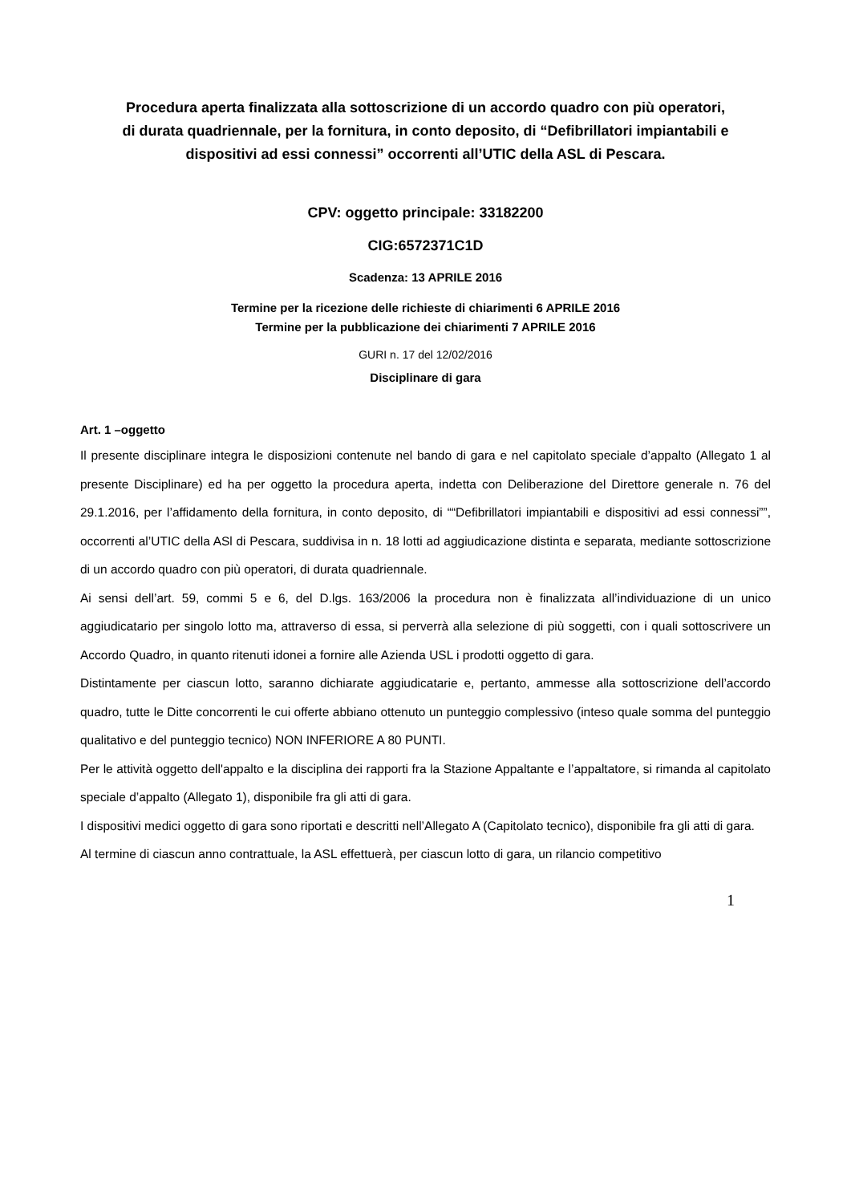Procedura aperta finalizzata alla sottoscrizione di un accordo quadro con più operatori,
di durata quadriennale, per la fornitura, in conto deposito, di “Defibrillatori impiantabili e
dispositivi ad essi connessi” occorrenti all’UTIC della ASL di Pescara.
CPV: oggetto principale: 33182200
CIG:6572371C1D
Scadenza: 13 APRILE 2016
Termine per la ricezione delle richieste di chiarimenti 6 APRILE 2016
Termine per la pubblicazione dei chiarimenti 7 APRILE 2016
GURI n. 17 del 12/02/2016
Disciplinare di gara
Art. 1 –oggetto
Il presente disciplinare integra le disposizioni contenute nel bando di gara e nel capitolato speciale d’appalto (Allegato 1 al presente Disciplinare) ed ha per oggetto la procedura aperta, indetta con Deliberazione del Direttore generale n. 76 del 29.1.2016, per l’affidamento della fornitura, in conto deposito, di ““Defibrillatori impiantabili e dispositivi ad essi connessi””, occorrenti al’UTIC della ASl di Pescara, suddivisa in n. 18 lotti ad aggiudicazione distinta e separata, mediante sottoscrizione di un accordo quadro con più operatori, di durata quadriennale.
Ai sensi dell’art. 59, commi 5 e 6, del D.lgs. 163/2006 la procedura non è finalizzata all’individuazione di un unico aggiudicatario per singolo lotto ma, attraverso di essa, si perverrà alla selezione di più soggetti, con i quali sottoscrivere un Accordo Quadro, in quanto ritenuti idonei a fornire alle Azienda USL i prodotti oggetto di gara.
Distintamente per ciascun lotto, saranno dichiarate aggiudicatarie e, pertanto, ammesse alla sottoscrizione dell’accordo quadro, tutte le Ditte concorrenti le cui offerte abbiano ottenuto un punteggio complessivo (inteso quale somma del punteggio qualitativo e del punteggio tecnico) NON INFERIORE A 80 PUNTI.
Per le attività oggetto dell'appalto e la disciplina dei rapporti fra la Stazione Appaltante e l’appaltatore, si rimanda al capitolato speciale d’appalto (Allegato 1), disponibile fra gli atti di gara.
I dispositivi medici oggetto di gara sono riportati e descritti nell’Allegato A (Capitolato tecnico), disponibile fra gli atti di gara.
Al termine di ciascun anno contrattuale, la ASL effettuerà, per ciascun lotto di gara, un rilancio competitivo
1